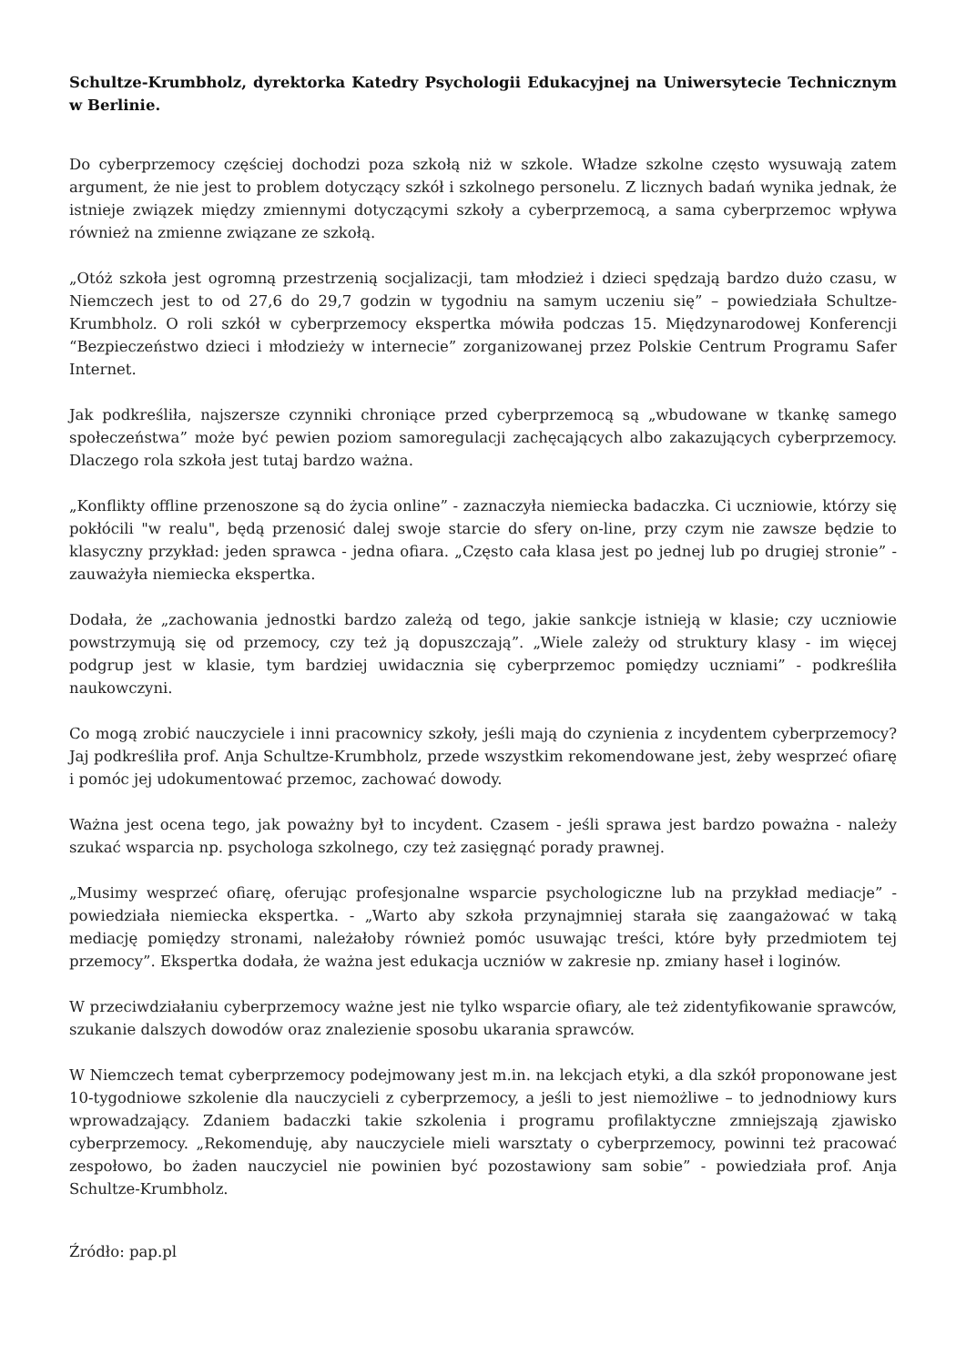Schultze-Krumbholz, dyrektorka Katedry Psychologii Edukacyjnej na Uniwersytecie Technicznym w Berlinie.
Do cyberprzemocy częściej dochodzi poza szkołą niż w szkole. Władze szkolne często wysuwają zatem argument, że nie jest to problem dotyczący szkół i szkolnego personelu. Z licznych badań wynika jednak, że istnieje związek między zmiennymi dotyczącymi szkoły a cyberprzemocą, a sama cyberprzemoc wpływa również na zmienne związane ze szkołą.
„Otóż szkoła jest ogromną przestrzenią socjalizacji, tam młodzież i dzieci spędzają bardzo dużo czasu, w Niemczech jest to od 27,6 do 29,7 godzin w tygodniu na samym uczeniu się” – powiedziała Schultze-Krumbholz. O roli szkół w cyberprzemocy ekspertka mówiła podczas 15. Międzynarodowej Konferencji “Bezpieczeństwo dzieci i młodzieży w internecie” zorganizowanej przez Polskie Centrum Programu Safer Internet.
Jak podkreśliła, najszersze czynniki chroniące przed cyberprzemocą są „wbudowane w tkankę samego społeczeństwa” może być pewien poziom samoregulacji zachęcających albo zakazujących cyberprzemocy. Dlaczego rola szkoła jest tutaj bardzo ważna.
„Konflikty offline przenoszone są do życia online” - zaznaczyła niemiecka badaczka. Ci uczniowie, którzy się pokłócili "w realu", będą przenosić dalej swoje starcie do sfery on-line, przy czym nie zawsze będzie to klasyczny przykład: jeden sprawca - jedna ofiara. „Często cała klasa jest po jednej lub po drugiej stronie” - zauważyła niemiecka ekspertka.
Dodała, że „zachowania jednostki bardzo zależą od tego, jakie sankcje istnieją w klasie; czy uczniowie powstrzymują się od przemocy, czy też ją dopuszczają”. „Wiele zależy od struktury klasy - im więcej podgrup jest w klasie, tym bardziej uwidacznia się cyberprzemoc pomiędzy uczniami” - podkreśliła naukowczyni.
Co mogą zrobić nauczyciele i inni pracownicy szkoły, jeśli mają do czynienia z incydentem cyberprzemocy? Jaj podkreśliła prof. Anja Schultze-Krumbholz, przede wszystkim rekomendowane jest, żeby wesprzeć ofiarę i pomóc jej udokumentować przemoc, zachować dowody.
Ważna jest ocena tego, jak poważny był to incydent. Czasem - jeśli sprawa jest bardzo poważna - należy szukać wsparcia np. psychologa szkolnego, czy też zasięgnąć porady prawnej.
„Musimy wesprzeć ofiarę, oferując profesjonalne wsparcie psychologiczne lub na przykład mediacje” - powiedziała niemiecka ekspertka. - „Warto aby szkoła przynajmniej starała się zaangażować w taką mediację pomiędzy stronami, należałoby również pomóc usuwając treści, które były przedmiotem tej przemocy”. Ekspertka dodała, że ważna jest edukacja uczniów w zakresie np. zmiany haseł i loginów.
W przeciwdziałaniu cyberprzemocy ważne jest nie tylko wsparcie ofiary, ale też zidentyfikowanie sprawców, szukanie dalszych dowodów oraz znalezienie sposobu ukarania sprawców.
W Niemczech temat cyberprzemocy podejmowany jest m.in. na lekcjach etyki, a dla szkół proponowane jest 10-tygodniowe szkolenie dla nauczycieli z cyberprzemocy, a jeśli to jest niemożliwe – to jednodniowy kurs wprowadzający. Zdaniem badaczki takie szkolenia i programu profilaktyczne zmniejszają zjawisko cyberprzemocy. „Rekomenduję, aby nauczyciele mieli warsztaty o cyberprzemocy, powinni też pracować zespołowo, bo żaden nauczyciel nie powinien być pozostawiony sam sobie” - powiedziała prof. Anja Schultze-Krumbholz.
Źródło: pap.pl